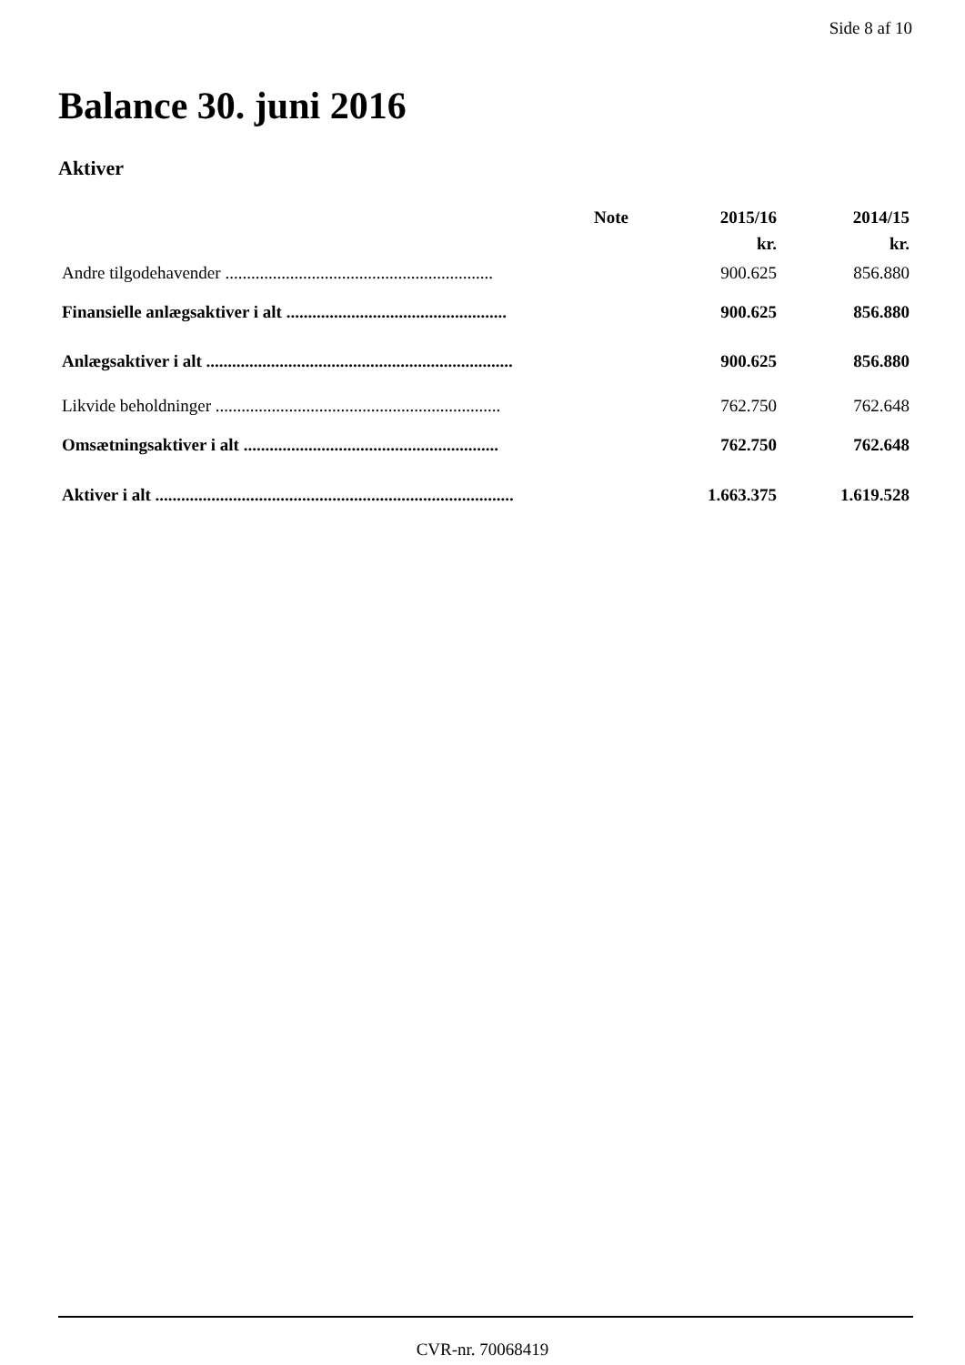Side 8 af 10
Balance 30. juni 2016
Aktiver
| | Note | 2015/16 | 2014/15 |
| --- | --- | --- | --- |
| | | kr. | kr. |
| Andre tilgodehavender .............................................................. | | 900.625 | 856.880 |
| Finansielle anlægsaktiver i alt ................................................... | | 900.625 | 856.880 |
| Anlægsaktiver i alt ....................................................................... | | 900.625 | 856.880 |
| Likvide beholdninger .................................................................. | | 762.750 | 762.648 |
| Omsætningsaktiver i alt ........................................................... | | 762.750 | 762.648 |
| Aktiver i alt ................................................................................... | | 1.663.375 | 1.619.528 |
CVR-nr. 70068419